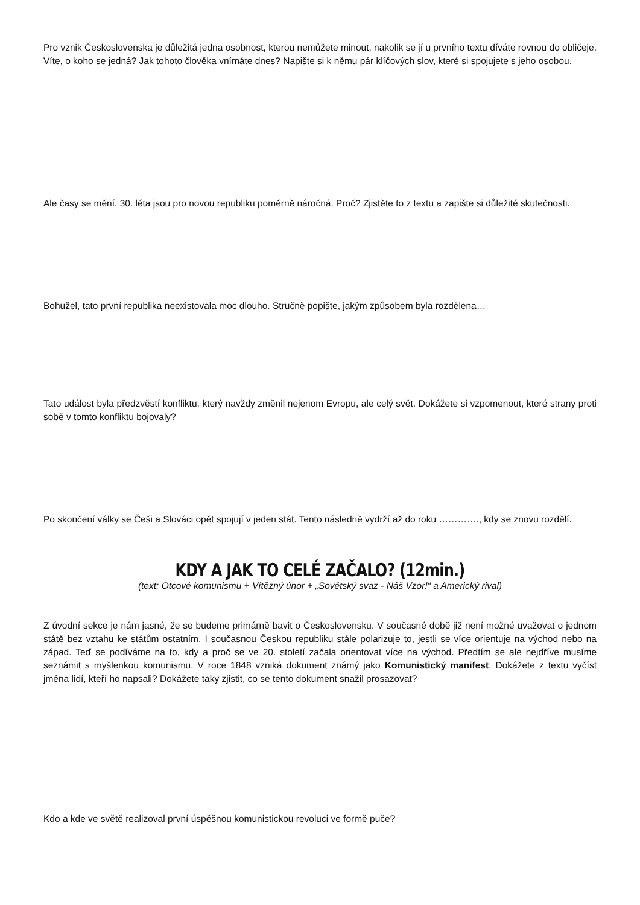Pro vznik Československa je důležitá jedna osobnost, kterou nemůžete minout, nakolik se jí u prvního textu díváte rovnou do obličeje. Víte, o koho se jedná? Jak tohoto člověka vnímáte dnes? Napište si k němu pár klíčových slov, které si spojujete s jeho osobou.
Ale časy se mění. 30. léta jsou pro novou republiku poměrně náročná. Proč? Zjistěte to z textu a zapište si důležité skutečnosti.
Bohužel, tato první republika neexistovala moc dlouho. Stručně popište, jakým způsobem byla rozdělena…
Tato událost byla předzvěstí konfliktu, který navždy změnil nejenom Evropu, ale celý svět. Dokážete si vzpomenout, které strany proti sobě v tomto konfliktu bojovaly?
Po skončení války se Češi a Slováci opět spojují v jeden stát. Tento následně vydrží až do roku …………., kdy se znovu rozdělí.
KDY A JAK TO CELÉ ZAČALO? (12min.)
(text: Otcové komunismu + Vítězný únor + „Sovětský svaz - Náš Vzor!“ a Americký rival)
Z úvodní sekce je nám jasné, že se budeme primárně bavit o Československu. V současné době již není možné uvažovat o jednom státě bez vztahu ke státům ostatním. I současnou Českou republiku stále polarizuje to, jestli se více orientuje na východ nebo na západ. Teď se podíváme na to, kdy a proč se ve 20. století začala orientovat více na východ. Předtím se ale nejdříve musíme seznámit s myšlenkou komunismu. V roce 1848 vzniká dokument známý jako Komunistický manifest. Dokážete z textu vyčíst jména lidí, kteří ho napsali? Dokážete taky zjistit, co se tento dokument snažil prosazovat?
Kdo a kde ve světě realizoval první úspěšnou komunistickou revoluci ve formě puče?